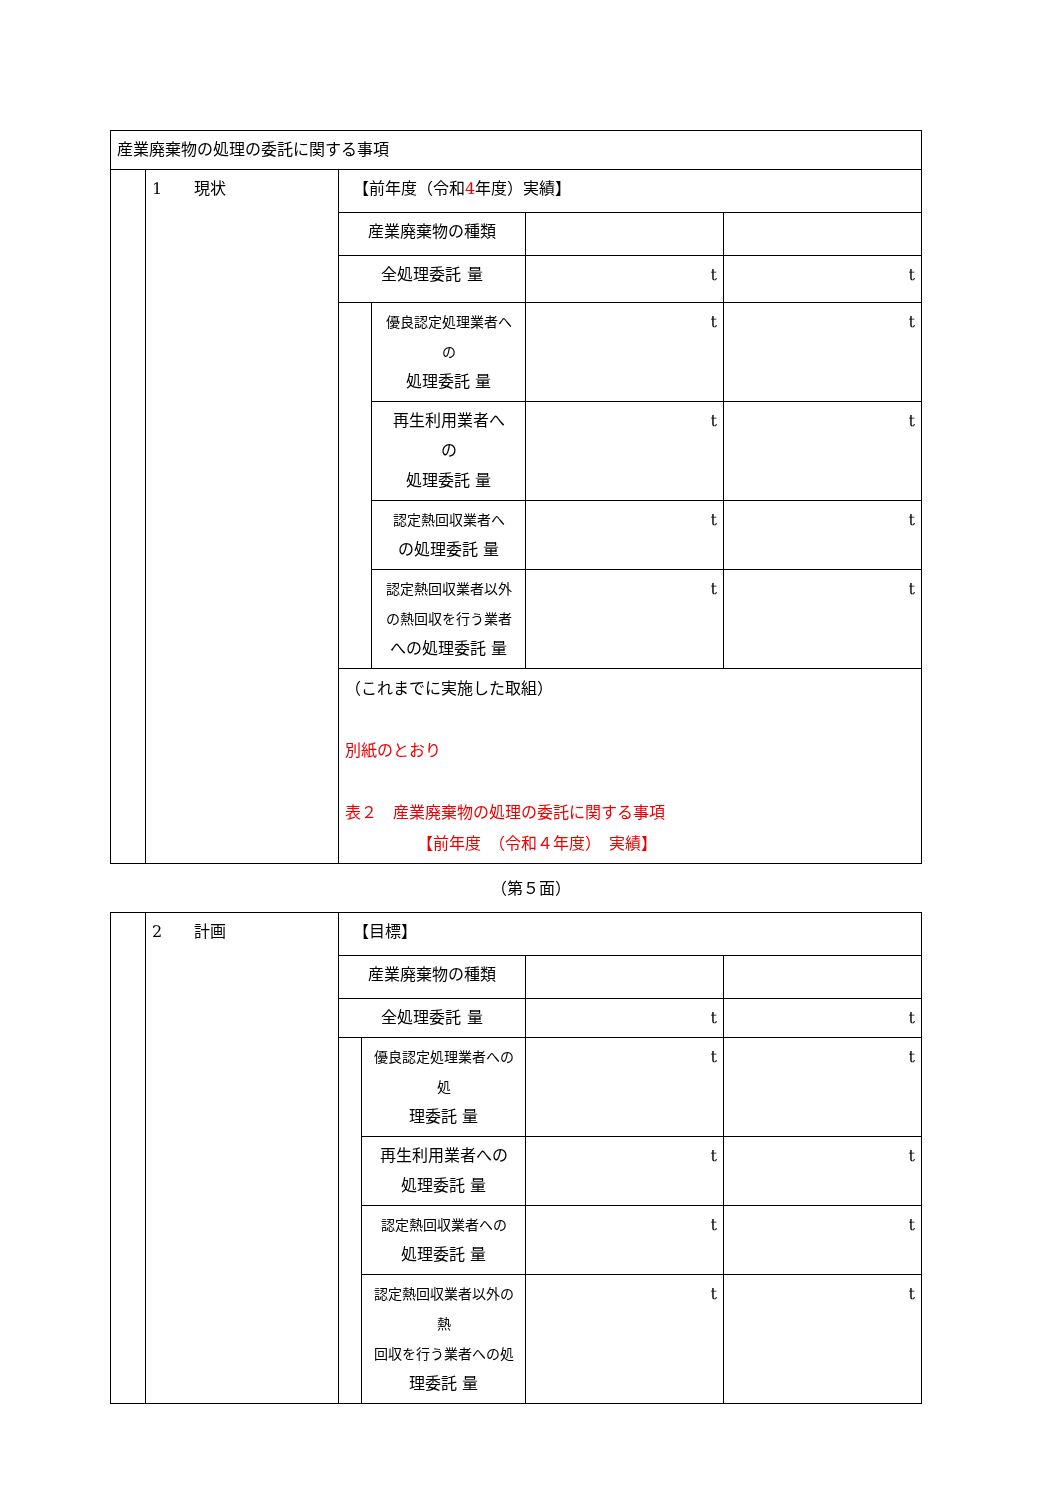| 産業廃棄物の処理の委託に関する事項 | | | | | |
| | 1 現状 | 【前年度（令和 4 年度）実績】 | | | |
| | | 産業廃棄物の種類 | | | |
| | | 全処理委託 量 | | t | t |
| | | | 優良認定処理業者へ の 処理委託 量 | t | t |
| | | | 再生利用業者へ の 処理委託 量 | t | t |
| | | | 認定熱回収業者へ の処理委託 量 | t | t |
| | | | 認定熱回収業者以外 の熱回収を行う業者 への処理委託 量 | t | t |
| | | （これまでに実施した取組） 別紙のとおり 表２ 産業廃棄物の処理の委託に関する事項 【前年度 （令和４年度） 実績】 | | | |
（第５面）
| | 2 計画 | 【目標】 | | | |
| | | 産業廃棄物の種類 | | | |
| | | 全処理委託 量 | | t | t |
| | | | 優良認定処理業者への処 理委託 量 | t | t |
| | | | 再生利用業者への 処理委託 量 | t | t |
| | | | 認定熱回収業者への 処理委託 量 | t | t |
| | | | 認定熱回収業者以外の熱 回収を行う業者への処 理委託 量 | t | t |